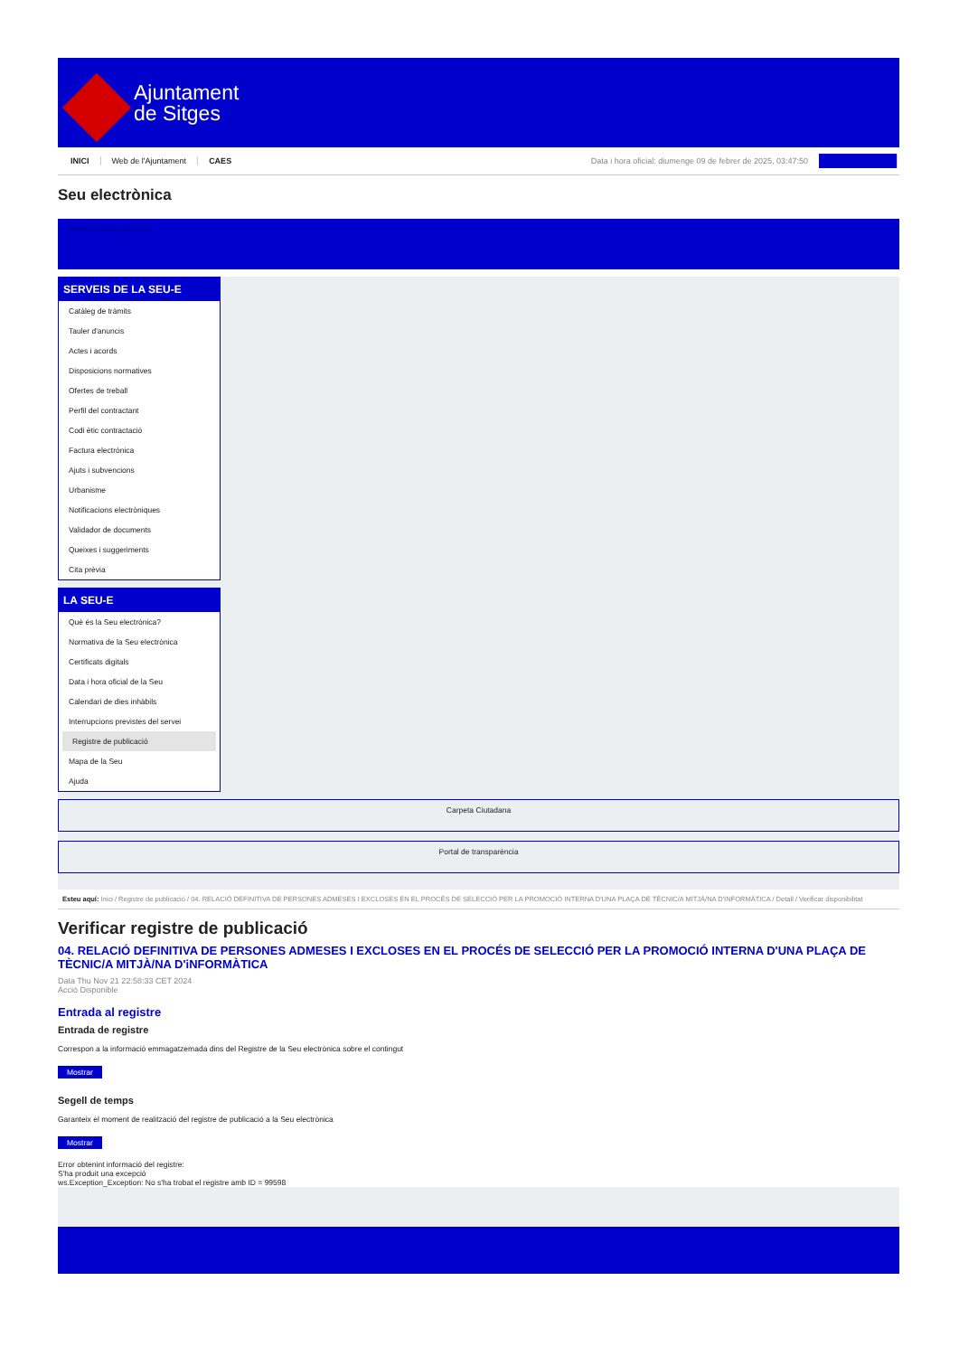Ajuntament
de Sitges
INICI Web de l'Ajuntament CAES Data i hora oficial: diumenge 09 de febrer de 2025, 03:47:50
Seu electrònica
Obtenir còpia autèntica
SERVEIS DE LA SEU-E
Catàleg de tràmits
Tauler d'anuncis
Actes i acords
Disposicions normatives
Ofertes de treball
Perfil del contractant
Codi ètic contractació
Factura electrònica
Ajuts i subvencions
Urbanisme
Notificacions electròniques
Validador de documents
Queixes i suggeriments
Cita prèvia
LA SEU-E
Què és la Seu electrònica?
Normativa de la Seu electrònica
Certificats digitals
Data i hora oficial de la Seu
Calendari de dies inhàbils
Interrupcions previstes del servei
Registre de publicació
Mapa de la Seu
Ajuda
Carpeta Ciutadana
Portal de transparència
Esteu aquí: Inici / Registre de publicació / 04. RELACIÓ DEFINITIVA DE PERSONES ADMESES I EXCLOSES EN EL PROCÉS DE SELECCIÓ PER LA PROMOCIÓ INTERNA D'UNA PLAÇA DE TÈCNIC/A MITJÀ/NA D'INFORMÀTICA / Detall / Verificar disponibilitat
Verificar registre de publicació
04. RELACIÓ DEFINITIVA DE PERSONES ADMESES I EXCLOSES EN EL PROCÉS DE SELECCIÓ PER LA PROMOCIÓ INTERNA D'UNA PLAÇA DE TÈCNIC/A MITJÀ/NA D'iNFORMÀTICA
Data Thu Nov 21 22:58:33 CET 2024
Acció Disponible
Entrada al registre
Entrada de registre
Correspon a la informació emmagatzemada dins del Registre de la Seu electrònica sobre el contingut
Mostrar
Segell de temps
Garanteix el moment de realització del registre de publicació a la Seu electrònica
Mostrar
Error obtenint informació del registre:
S'ha produit una excepció
ws.Exception_Exception: No s'ha trobat el registre amb ID = 99598